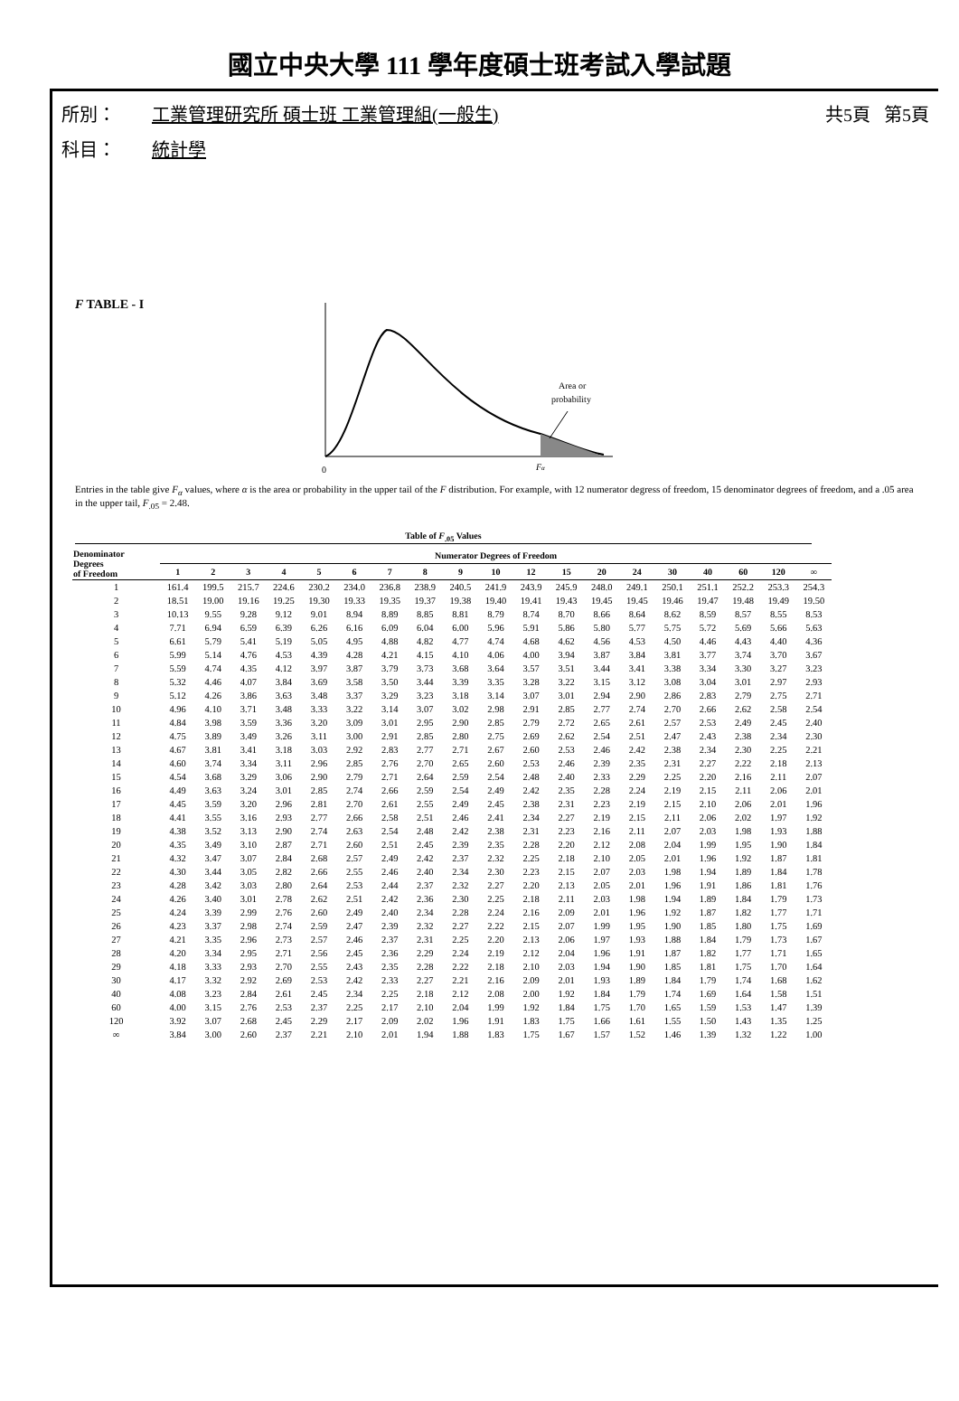國立中央大學 111 學年度碩士班考試入學試題
所別： 工業管理研究所 碩士班 工業管理組(一般生) 共5頁 第5頁
科目： 統計學
F TABLE - I
Area or
probability
0
Fα
Entries in the table give F<sub>α</sub> values, where α is the area or probability in the upper tail of the F distribution. For example, with 12 numerator degress of freedom, 15 denominator degrees of freedom, and a .05 area in the upper tail, F<sub>.05</sub> = 2.48.
Table of F<sub>.05</sub> Values
| Denominator Degrees of Freedom | Numerator Degrees of Freedom | | | | | | | | | | | | | | | | | | |
| --- | --- | --- | --- | --- | --- | --- | --- | --- | --- | --- | --- | --- | --- | --- | --- | --- | --- | --- | --- |
| | 1 | 2 | 3 | 4 | 5 | 6 | 7 | 8 | 9 | 10 | 12 | 15 | 20 | 24 | 30 | 40 | 60 | 120 | ∞ |
| 1 | 161.4 | 199.5 | 215.7 | 224.6 | 230.2 | 234.0 | 236.8 | 238.9 | 240.5 | 241.9 | 243.9 | 245.9 | 248.0 | 249.1 | 250.1 | 251.1 | 252.2 | 253.3 | 254.3 |
| 2 | 18.51 | 19.00 | 19.16 | 19.25 | 19.30 | 19.33 | 19.35 | 19.37 | 19.38 | 19.40 | 19.41 | 19.43 | 19.45 | 19.45 | 19.46 | 19.47 | 19.48 | 19.49 | 19.50 |
| 3 | 10.13 | 9.55 | 9.28 | 9.12 | 9.01 | 8.94 | 8.89 | 8.85 | 8.81 | 8.79 | 8.74 | 8.70 | 8.66 | 8.64 | 8.62 | 8.59 | 8.57 | 8.55 | 8.53 |
| 4 | 7.71 | 6.94 | 6.59 | 6.39 | 6.26 | 6.16 | 6.09 | 6.04 | 6.00 | 5.96 | 5.91 | 5.86 | 5.80 | 5.77 | 5.75 | 5.72 | 5.69 | 5.66 | 5.63 |
| 5 | 6.61 | 5.79 | 5.41 | 5.19 | 5.05 | 4.95 | 4.88 | 4.82 | 4.77 | 4.74 | 4.68 | 4.62 | 4.56 | 4.53 | 4.50 | 4.46 | 4.43 | 4.40 | 4.36 |
| 6 | 5.99 | 5.14 | 4.76 | 4.53 | 4.39 | 4.28 | 4.21 | 4.15 | 4.10 | 4.06 | 4.00 | 3.94 | 3.87 | 3.84 | 3.81 | 3.77 | 3.74 | 3.70 | 3.67 |
| 7 | 5.59 | 4.74 | 4.35 | 4.12 | 3.97 | 3.87 | 3.79 | 3.73 | 3.68 | 3.64 | 3.57 | 3.51 | 3.44 | 3.41 | 3.38 | 3.34 | 3.30 | 3.27 | 3.23 |
| 8 | 5.32 | 4.46 | 4.07 | 3.84 | 3.69 | 3.58 | 3.50 | 3.44 | 3.39 | 3.35 | 3.28 | 3.22 | 3.15 | 3.12 | 3.08 | 3.04 | 3.01 | 2.97 | 2.93 |
| 9 | 5.12 | 4.26 | 3.86 | 3.63 | 3.48 | 3.37 | 3.29 | 3.23 | 3.18 | 3.14 | 3.07 | 3.01 | 2.94 | 2.90 | 2.86 | 2.83 | 2.79 | 2.75 | 2.71 |
| 10 | 4.96 | 4.10 | 3.71 | 3.48 | 3.33 | 3.22 | 3.14 | 3.07 | 3.02 | 2.98 | 2.91 | 2.85 | 2.77 | 2.74 | 2.70 | 2.66 | 2.62 | 2.58 | 2.54 |
| 11 | 4.84 | 3.98 | 3.59 | 3.36 | 3.20 | 3.09 | 3.01 | 2.95 | 2.90 | 2.85 | 2.79 | 2.72 | 2.65 | 2.61 | 2.57 | 2.53 | 2.49 | 2.45 | 2.40 |
| 12 | 4.75 | 3.89 | 3.49 | 3.26 | 3.11 | 3.00 | 2.91 | 2.85 | 2.80 | 2.75 | 2.69 | 2.62 | 2.54 | 2.51 | 2.47 | 2.43 | 2.38 | 2.34 | 2.30 |
| 13 | 4.67 | 3.81 | 3.41 | 3.18 | 3.03 | 2.92 | 2.83 | 2.77 | 2.71 | 2.67 | 2.60 | 2.53 | 2.46 | 2.42 | 2.38 | 2.34 | 2.30 | 2.25 | 2.21 |
| 14 | 4.60 | 3.74 | 3.34 | 3.11 | 2.96 | 2.85 | 2.76 | 2.70 | 2.65 | 2.60 | 2.53 | 2.46 | 2.39 | 2.35 | 2.31 | 2.27 | 2.22 | 2.18 | 2.13 |
| 15 | 4.54 | 3.68 | 3.29 | 3.06 | 2.90 | 2.79 | 2.71 | 2.64 | 2.59 | 2.54 | 2.48 | 2.40 | 2.33 | 2.29 | 2.25 | 2.20 | 2.16 | 2.11 | 2.07 |
| 16 | 4.49 | 3.63 | 3.24 | 3.01 | 2.85 | 2.74 | 2.66 | 2.59 | 2.54 | 2.49 | 2.42 | 2.35 | 2.28 | 2.24 | 2.19 | 2.15 | 2.11 | 2.06 | 2.01 |
| 17 | 4.45 | 3.59 | 3.20 | 2.96 | 2.81 | 2.70 | 2.61 | 2.55 | 2.49 | 2.45 | 2.38 | 2.31 | 2.23 | 2.19 | 2.15 | 2.10 | 2.06 | 2.01 | 1.96 |
| 18 | 4.41 | 3.55 | 3.16 | 2.93 | 2.77 | 2.66 | 2.58 | 2.51 | 2.46 | 2.41 | 2.34 | 2.27 | 2.19 | 2.15 | 2.11 | 2.06 | 2.02 | 1.97 | 1.92 |
| 19 | 4.38 | 3.52 | 3.13 | 2.90 | 2.74 | 2.63 | 2.54 | 2.48 | 2.42 | 2.38 | 2.31 | 2.23 | 2.16 | 2.11 | 2.07 | 2.03 | 1.98 | 1.93 | 1.88 |
| 20 | 4.35 | 3.49 | 3.10 | 2.87 | 2.71 | 2.60 | 2.51 | 2.45 | 2.39 | 2.35 | 2.28 | 2.20 | 2.12 | 2.08 | 2.04 | 1.99 | 1.95 | 1.90 | 1.84 |
| 21 | 4.32 | 3.47 | 3.07 | 2.84 | 2.68 | 2.57 | 2.49 | 2.42 | 2.37 | 2.32 | 2.25 | 2.18 | 2.10 | 2.05 | 2.01 | 1.96 | 1.92 | 1.87 | 1.81 |
| 22 | 4.30 | 3.44 | 3.05 | 2.82 | 2.66 | 2.55 | 2.46 | 2.40 | 2.34 | 2.30 | 2.23 | 2.15 | 2.07 | 2.03 | 1.98 | 1.94 | 1.89 | 1.84 | 1.78 |
| 23 | 4.28 | 3.42 | 3.03 | 2.80 | 2.64 | 2.53 | 2.44 | 2.37 | 2.32 | 2.27 | 2.20 | 2.13 | 2.05 | 2.01 | 1.96 | 1.91 | 1.86 | 1.81 | 1.76 |
| 24 | 4.26 | 3.40 | 3.01 | 2.78 | 2.62 | 2.51 | 2.42 | 2.36 | 2.30 | 2.25 | 2.18 | 2.11 | 2.03 | 1.98 | 1.94 | 1.89 | 1.84 | 1.79 | 1.73 |
| 25 | 4.24 | 3.39 | 2.99 | 2.76 | 2.60 | 2.49 | 2.40 | 2.34 | 2.28 | 2.24 | 2.16 | 2.09 | 2.01 | 1.96 | 1.92 | 1.87 | 1.82 | 1.77 | 1.71 |
| 26 | 4.23 | 3.37 | 2.98 | 2.74 | 2.59 | 2.47 | 2.39 | 2.32 | 2.27 | 2.22 | 2.15 | 2.07 | 1.99 | 1.95 | 1.90 | 1.85 | 1.80 | 1.75 | 1.69 |
| 27 | 4.21 | 3.35 | 2.96 | 2.73 | 2.57 | 2.46 | 2.37 | 2.31 | 2.25 | 2.20 | 2.13 | 2.06 | 1.97 | 1.93 | 1.88 | 1.84 | 1.79 | 1.73 | 1.67 |
| 28 | 4.20 | 3.34 | 2.95 | 2.71 | 2.56 | 2.45 | 2.36 | 2.29 | 2.24 | 2.19 | 2.12 | 2.04 | 1.96 | 1.91 | 1.87 | 1.82 | 1.77 | 1.71 | 1.65 |
| 29 | 4.18 | 3.33 | 2.93 | 2.70 | 2.55 | 2.43 | 2.35 | 2.28 | 2.22 | 2.18 | 2.10 | 2.03 | 1.94 | 1.90 | 1.85 | 1.81 | 1.75 | 1.70 | 1.64 |
| 30 | 4.17 | 3.32 | 2.92 | 2.69 | 2.53 | 2.42 | 2.33 | 2.27 | 2.21 | 2.16 | 2.09 | 2.01 | 1.93 | 1.89 | 1.84 | 1.79 | 1.74 | 1.68 | 1.62 |
| 40 | 4.08 | 3.23 | 2.84 | 2.61 | 2.45 | 2.34 | 2.25 | 2.18 | 2.12 | 2.08 | 2.00 | 1.92 | 1.84 | 1.79 | 1.74 | 1.69 | 1.64 | 1.58 | 1.51 |
| 60 | 4.00 | 3.15 | 2.76 | 2.53 | 2.37 | 2.25 | 2.17 | 2.10 | 2.04 | 1.99 | 1.92 | 1.84 | 1.75 | 1.70 | 1.65 | 1.59 | 1.53 | 1.47 | 1.39 |
| 120 | 3.92 | 3.07 | 2.68 | 2.45 | 2.29 | 2.17 | 2.09 | 2.02 | 1.96 | 1.91 | 1.83 | 1.75 | 1.66 | 1.61 | 1.55 | 1.50 | 1.43 | 1.35 | 1.25 |
| ∞ | 3.84 | 3.00 | 2.60 | 2.37 | 2.21 | 2.10 | 2.01 | 1.94 | 1.88 | 1.83 | 1.75 | 1.67 | 1.57 | 1.52 | 1.46 | 1.39 | 1.32 | 1.22 | 1.00 |